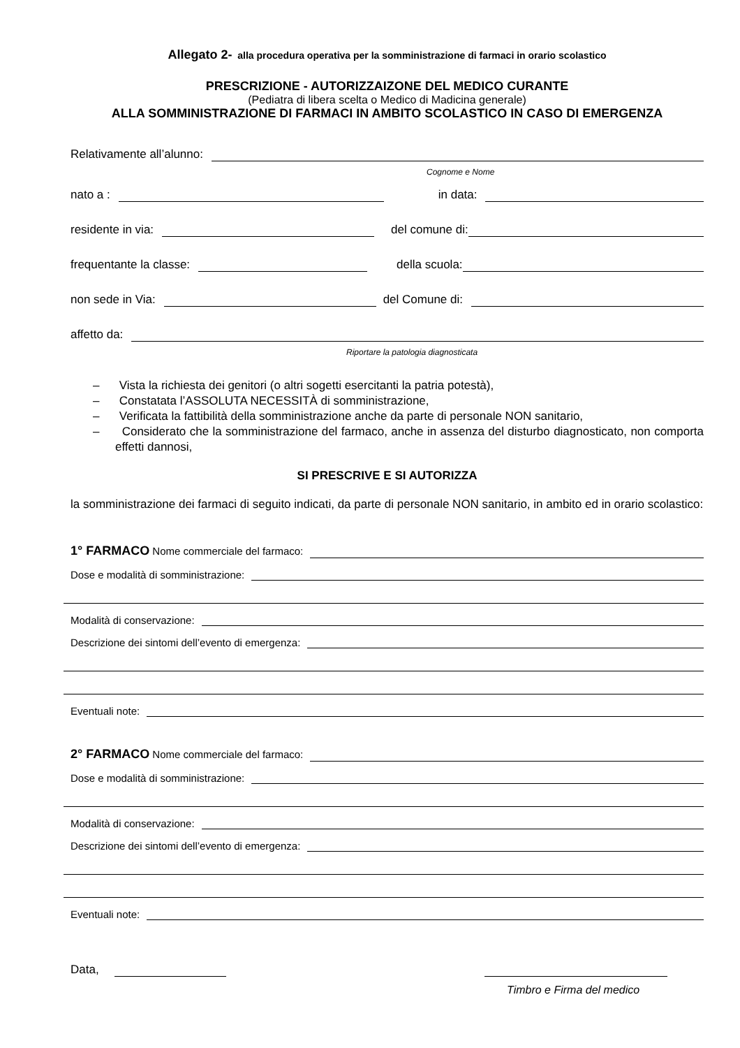Allegato 2- alla procedura operativa per la somministrazione di farmaci in orario scolastico
PRESCRIZIONE - AUTORIZZAIZONE DEL MEDICO CURANTE
(Pediatra di libera scelta o Medico di Madicina generale)
ALLA SOMMINISTRAZIONE DI FARMACI IN AMBITO SCOLASTICO IN CASO DI EMERGENZA
Relativamente all’alunno:
Cognome e Nome
nato a : in data:
residente in via: del comune di:
frequentante la classe: della scuola:
non sede in Via: del Comune di:
affetto da:
Riportare la patologia diagnosticata
– Vista la richiesta dei genitori (o altri sogetti esercitanti la patria potestà),
– Constatata l’ASSOLUTA NECESSITÀ di somministrazione,
– Verificata la fattibilità della somministrazione anche da parte di personale NON sanitario,
– Considerato che la somministrazione del farmaco, anche in assenza del disturbo diagnosticato, non comporta effetti dannosi,
SI PRESCRIVE E SI AUTORIZZA
la somministrazione dei farmaci di seguito indicati, da parte di personale NON sanitario, in ambito ed in orario scolastico:
1° FARMACO Nome commerciale del farmaco:
Dose e modalità di somministrazione:
Modalità di conservazione:
Descrizione dei sintomi dell’evento di emergenza:
Eventuali note:
2° FARMACO Nome commerciale del farmaco:
Dose e modalità di somministrazione:
Modalità di conservazione:
Descrizione dei sintomi dell’evento di emergenza:
Eventuali note:
Data,
Timbro e Firma del medico